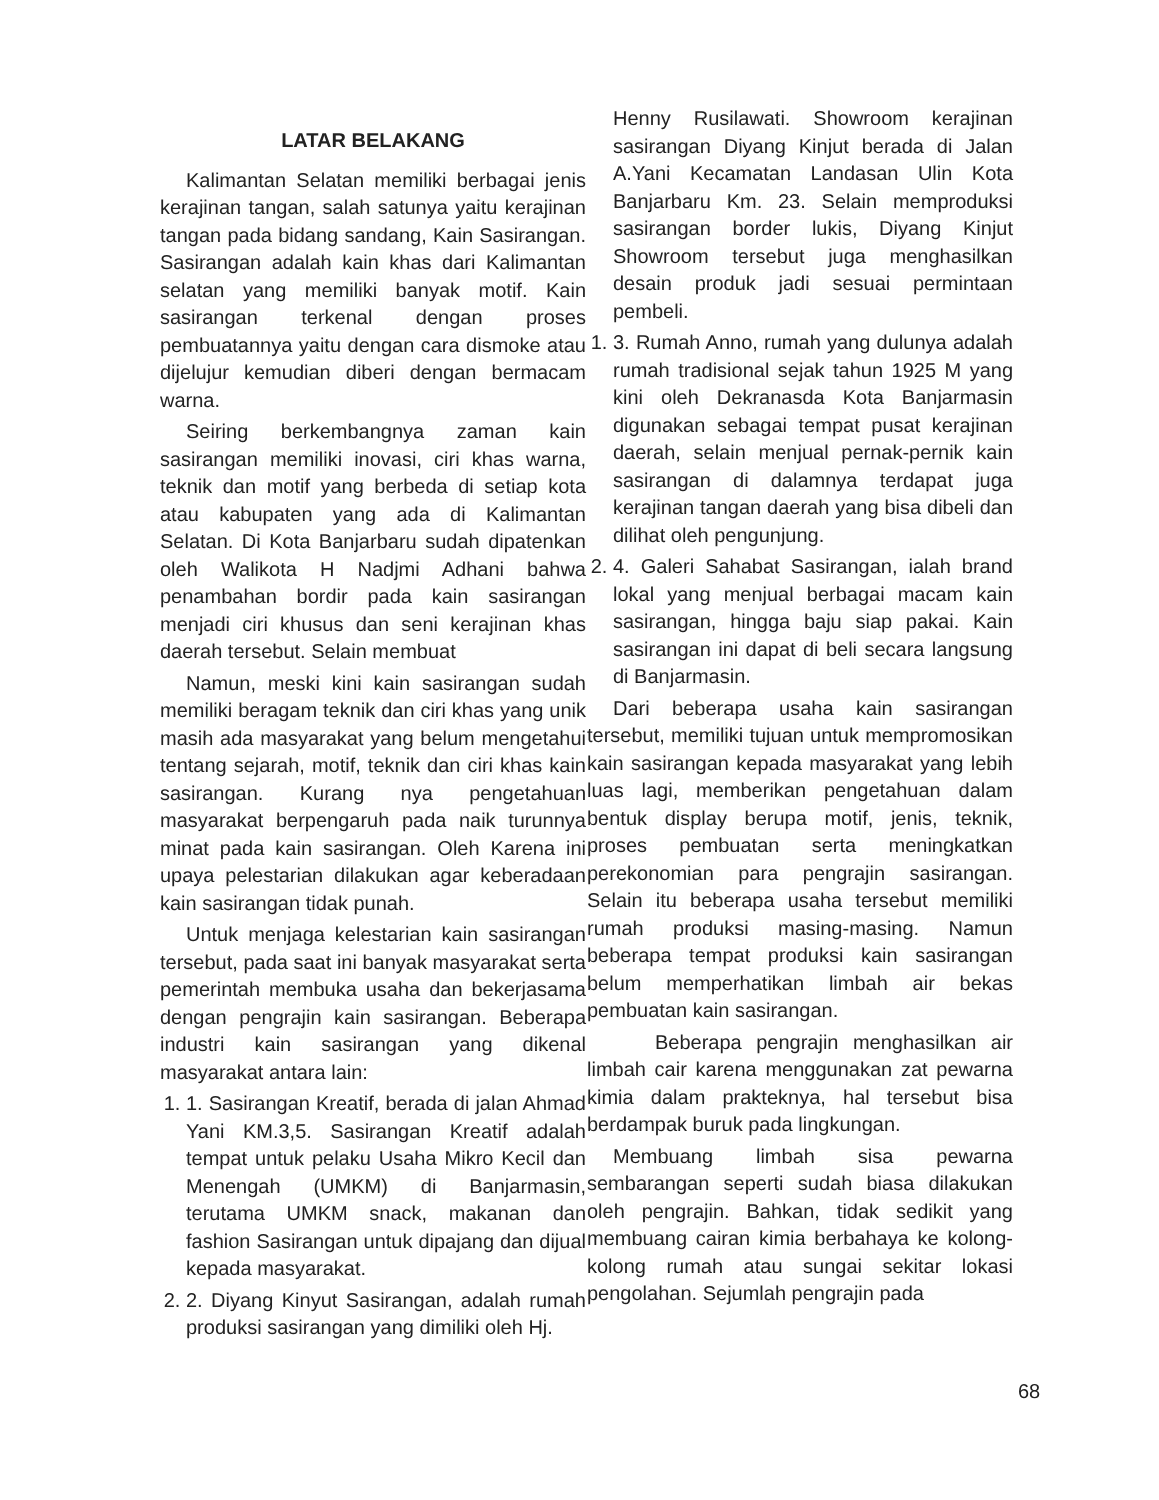LATAR BELAKANG
Kalimantan Selatan memiliki berbagai jenis kerajinan tangan, salah satunya yaitu kerajinan tangan pada bidang sandang, Kain Sasirangan. Sasirangan adalah kain khas dari Kalimantan selatan yang memiliki banyak motif. Kain sasirangan terkenal dengan proses pembuatannya yaitu dengan cara dismoke atau dijelujur kemudian diberi dengan bermacam warna.
Seiring berkembangnya zaman kain sasirangan memiliki inovasi, ciri khas warna, teknik dan motif yang berbeda di setiap kota atau kabupaten yang ada di Kalimantan Selatan. Di Kota Banjarbaru sudah dipatenkan oleh Walikota H Nadjmi Adhani bahwa penambahan bordir pada kain sasirangan menjadi ciri khusus dan seni kerajinan khas daerah tersebut. Selain membuat
Namun, meski kini kain sasirangan sudah memiliki beragam teknik dan ciri khas yang unik masih ada masyarakat yang belum mengetahui tentang sejarah, motif, teknik dan ciri khas kain sasirangan. Kurang nya pengetahuan masyarakat berpengaruh pada naik turunnya minat pada kain sasirangan. Oleh Karena ini upaya pelestarian dilakukan agar keberadaan kain sasirangan tidak punah.
Untuk menjaga kelestarian kain sasirangan tersebut, pada saat ini banyak masyarakat serta pemerintah membuka usaha dan bekerjasama dengan pengrajin kain sasirangan. Beberapa industri kain sasirangan yang dikenal masyarakat antara lain:
1. 1. Sasirangan Kreatif, berada di jalan Ahmad Yani KM.3,5. Sasirangan Kreatif adalah tempat untuk pelaku Usaha Mikro Kecil dan Menengah (UMKM) di Banjarmasin, terutama UMKM snack, makanan dan fashion Sasirangan untuk dipajang dan dijual kepada masyarakat.
2. 2. Diyang Kinyut Sasirangan, adalah rumah produksi sasirangan yang dimiliki oleh Hj.
Henny Rusilawati. Showroom kerajinan sasirangan Diyang Kinjut berada di Jalan A.Yani Kecamatan Landasan Ulin Kota Banjarbaru Km. 23. Selain memproduksi sasirangan border lukis, Diyang Kinjut Showroom tersebut juga menghasilkan desain produk jadi sesuai permintaan pembeli.
1. 3. Rumah Anno, rumah yang dulunya adalah rumah tradisional sejak tahun 1925 M yang kini oleh Dekranasda Kota Banjarmasin digunakan sebagai tempat pusat kerajinan daerah, selain menjual pernak-pernik kain sasirangan di dalamnya terdapat juga kerajinan tangan daerah yang bisa dibeli dan dilihat oleh pengunjung.
2. 4. Galeri Sahabat Sasirangan, ialah brand lokal yang menjual berbagai macam kain sasirangan, hingga baju siap pakai. Kain sasirangan ini dapat di beli secara langsung di Banjarmasin.
Dari beberapa usaha kain sasirangan tersebut, memiliki tujuan untuk mempromosikan kain sasirangan kepada masyarakat yang lebih luas lagi, memberikan pengetahuan dalam bentuk display berupa motif, jenis, teknik, proses pembuatan serta meningkatkan perekonomian para pengrajin sasirangan. Selain itu beberapa usaha tersebut memiliki rumah produksi masing-masing. Namun beberapa tempat produksi kain sasirangan belum memperhatikan limbah air bekas pembuatan kain sasirangan.
Beberapa pengrajin menghasilkan air limbah cair karena menggunakan zat pewarna kimia dalam prakteknya, hal tersebut bisa berdampak buruk pada lingkungan.
Membuang limbah sisa pewarna sembarangan seperti sudah biasa dilakukan oleh pengrajin. Bahkan, tidak sedikit yang membuang cairan kimia berbahaya ke kolong-kolong rumah atau sungai sekitar lokasi pengolahan. Sejumlah pengrajin pada
68